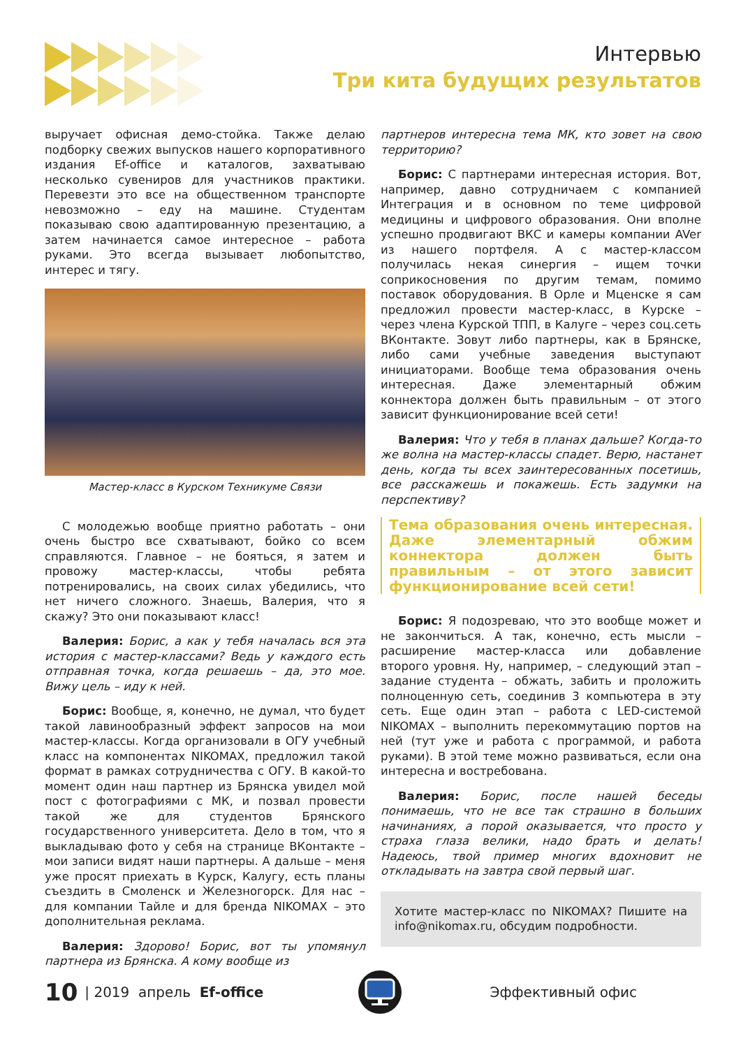Интервью
Три кита будущих результатов
выручает офисная демо-стойка. Также делаю подборку свежих выпусков нашего корпоративного издания Ef-office и каталогов, захватываю несколько сувениров для участников практики. Перевезти это все на общественном транспорте невозможно – еду на машине. Студентам показываю свою адаптированную презентацию, а затем начинается самое интересное – работа руками. Это всегда вызывает любопытство, интерес и тягу.
Мастер-класс в Курском Техникуме Связи
С молодежью вообще приятно работать – они очень быстро все схватывают, бойко со всем справляются. Главное – не бояться, я затем и провожу мастер-классы, чтобы ребята потренировались, на своих силах убедились, что нет ничего сложного. Знаешь, Валерия, что я скажу? Это они показывают класс!
Валерия: Борис, а как у тебя началась вся эта история с мастер-классами? Ведь у каждого есть отправная точка, когда решаешь – да, это мое. Вижу цель – иду к ней.
Борис: Вообще, я, конечно, не думал, что будет такой лавинообразный эффект запросов на мои мастер-классы. Когда организовали в ОГУ учебный класс на компонентах NIKOMAX, предложил такой формат в рамках сотрудничества с ОГУ. В какой-то момент один наш партнер из Брянска увидел мой пост с фотографиями с МК, и позвал провести такой же для студентов Брянского государственного университета. Дело в том, что я выкладываю фото у себя на странице ВКонтакте – мои записи видят наши партнеры. А дальше – меня уже просят приехать в Курск, Калугу, есть планы съездить в Смоленск и Железногорск. Для нас – для компании Тайле и для бренда NIKOMAX – это дополнительная реклама.
Валерия: Здорово! Борис, вот ты упомянул партнера из Брянска. А кому вообще из
партнеров интересна тема МК, кто зовет на свою территорию?
Борис: С партнерами интересная история. Вот, например, давно сотрудничаем с компанией Интеграция и в основном по теме цифровой медицины и цифрового образования. Они вполне успешно продвигают ВКС и камеры компании AVer из нашего портфеля. А с мастер-классом получилась некая синергия – ищем точки соприкосновения по другим темам, помимо поставок оборудования. В Орле и Мценске я сам предложил провести мастер-класс, в Курске – через члена Курской ТПП, в Калуге – через соц.сеть ВКонтакте. Зовут либо партнеры, как в Брянске, либо сами учебные заведения выступают инициаторами. Вообще тема образования очень интересная. Даже элементарный обжим коннектора должен быть правильным – от этого зависит функционирование всей сети!
Валерия: Что у тебя в планах дальше? Когда-то же волна на мастер-классы спадет. Верю, настанет день, когда ты всех заинтересованных посетишь, все расскажешь и покажешь. Есть задумки на перспективу?
Тема образования очень интересная. Даже элементарный обжим коннектора должен быть правильным – от этого зависит функционирование всей сети!
Борис: Я подозреваю, что это вообще может и не закончиться. А так, конечно, есть мысли – расширение мастер-класса или добавление второго уровня. Ну, например, – следующий этап – задание студента – обжать, забить и проложить полноценную сеть, соединив 3 компьютера в эту сеть. Еще один этап – работа с LED-системой NIKOMAX – выполнить перекоммутацию портов на ней (тут уже и работа с программой, и работа руками). В этой теме можно развиваться, если она интересна и востребована.
Валерия: Борис, после нашей беседы понимаешь, что не все так страшно в больших начинаниях, а порой оказывается, что просто у страха глаза велики, надо брать и делать! Надеюсь, твой пример многих вдохновит не откладывать на завтра свой первый шаг.
Хотите мастер-класс по NIKOMAX? Пишите на info@nikomax.ru, обсудим подробности.
10 | 2019 апрель Ef-office Эффективный офис